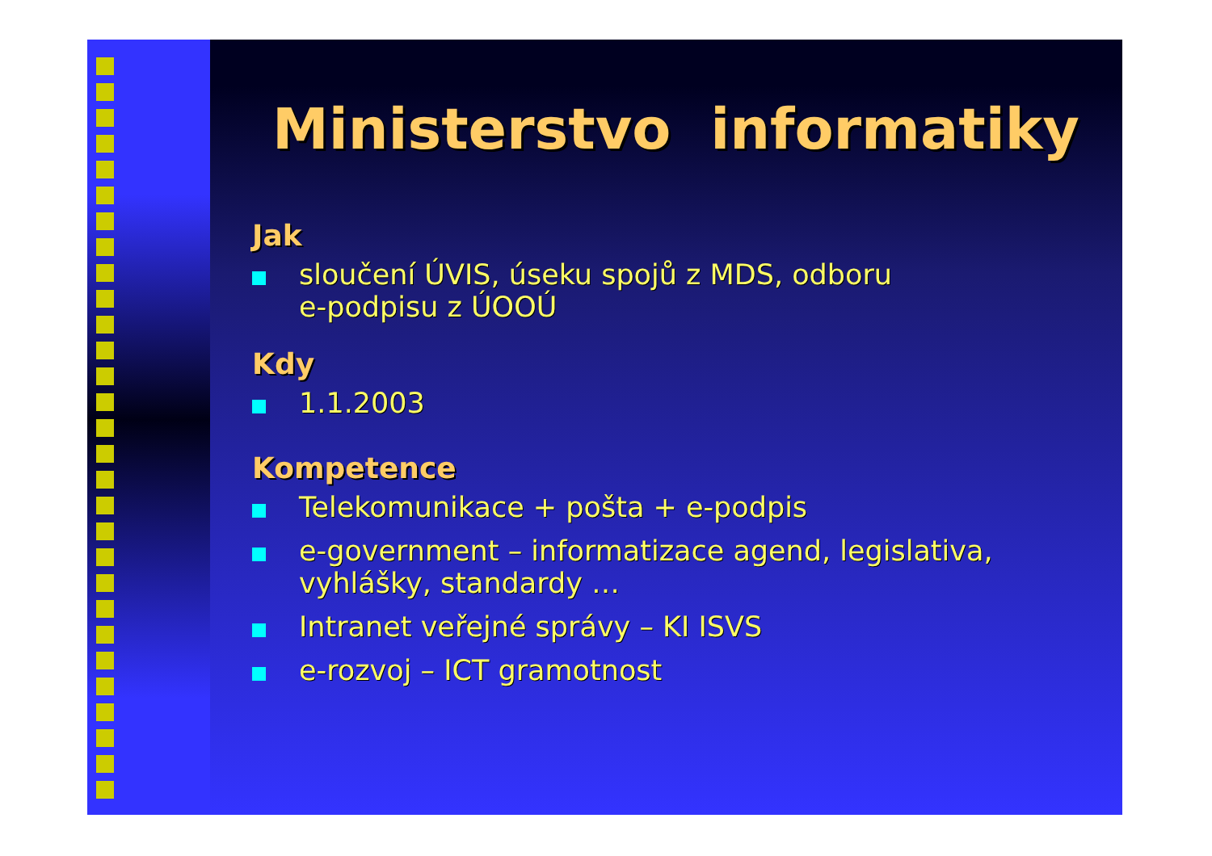Ministerstvo informatiky
Jak
sloučení ÚVIS, úseku spojů z MDS, odboru
e-podpisu z ÚOOÚ
Kdy
1.1.2003
Kompetence
Telekomunikace + pošta + e-podpis
e-government – informatizace agend, legislativa,
vyhlášky, standardy …
Intranet veřejné správy – KI ISVS
e-rozvoj – ICT gramotnost